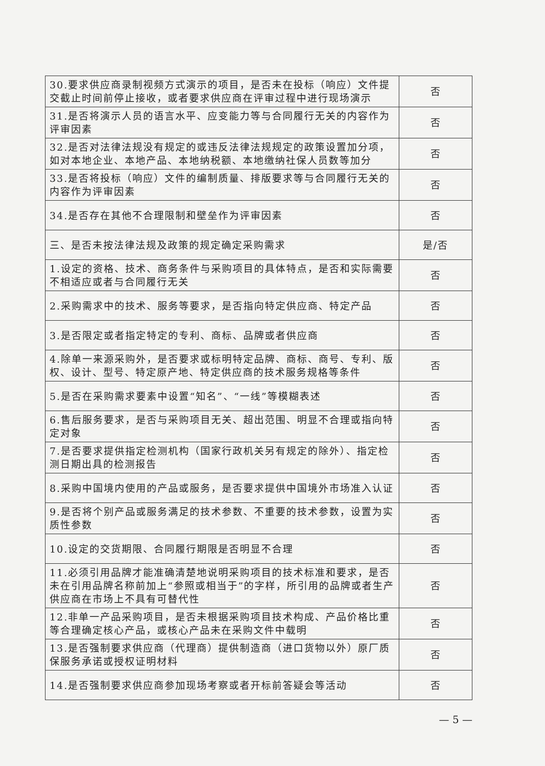| 30.要求供应商录制视频方式演示的项目，是否未在投标（响应）文件提交截止时间前停止接收，或者要求供应商在评审过程中进行现场演示 | 否 |
| 31.是否将演示人员的语言水平、应变能力等与合同履行无关的内容作为评审因素 | 否 |
| 32.是否对法律法规没有规定的或违反法律法规规定的政策设置加分项，如对本地企业、本地产品、本地纳税额、本地缴纳社保人员数等加分 | 否 |
| 33.是否将投标（响应）文件的编制质量、排版要求等与合同履行无关的内容作为评审因素 | 否 |
| 34.是否存在其他不合理限制和壁垒作为评审因素 | 否 |
| 三、是否未按法律法规及政策的规定确定采购需求 | 是/否 |
| 1.设定的资格、技术、商务条件与采购项目的具体特点，是否和实际需要不相适应或者与合同履行无关 | 否 |
| 2.采购需求中的技术、服务等要求，是否指向特定供应商、特定产品 | 否 |
| 3.是否限定或者指定特定的专利、商标、品牌或者供应商 | 否 |
| 4.除单一来源采购外，是否要求或标明特定品牌、商标、商号、专利、版权、设计、型号、特定原产地、特定供应商的技术服务规格等条件 | 否 |
| 5.是否在采购需求要素中设置“知名”、“一线”等模糊表述 | 否 |
| 6.售后服务要求，是否与采购项目无关、超出范围、明显不合理或指向特定对象 | 否 |
| 7.是否要求提供指定检测机构（国家行政机关另有规定的除外）、指定检测日期出具的检测报告 | 否 |
| 8.采购中国境内使用的产品或服务，是否要求提供中国境外市场准入认证 | 否 |
| 9.是否将个别产品或服务满足的技术参数、不重要的技术参数，设置为实质性参数 | 否 |
| 10.设定的交货期限、合同履行期限是否明显不合理 | 否 |
| 11.必须引用品牌才能准确清楚地说明采购项目的技术标准和要求，是否未在引用品牌名称前加上“参照或相当于”的字样，所引用的品牌或者生产供应商在市场上不具有可替代性 | 否 |
| 12.非单一产品采购项目，是否未根据采购项目技术构成、产品价格比重等合理确定核心产品，或核心产品未在采购文件中载明 | 否 |
| 13.是否强制要求供应商（代理商）提供制造商（进口货物以外）原厂质保服务承诺或授权证明材料 | 否 |
| 14.是否强制要求供应商参加现场考察或者开标前答疑会等活动 | 否 |
— 5 —